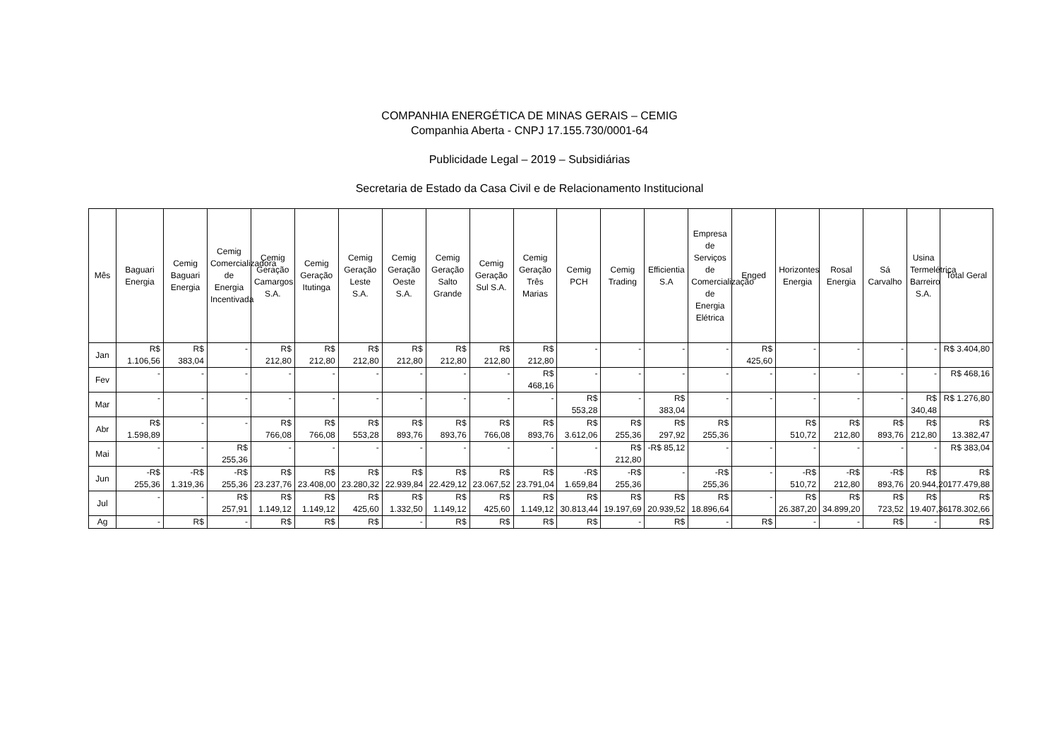COMPANHIA ENERGÉTICA DE MINAS GERAIS – CEMIG
Companhia Aberta - CNPJ 17.155.730/0001-64
Publicidade Legal – 2019 – Subsidiárias
Secretaria de Estado da Casa Civil e de Relacionamento Institucional
| Mês | Baguari Energia | Cemig Baguari Energia | Cemig Comercializadora de Energia Incentivada | Cemig Geração Camargos S.A. | Cemig Geração Itutinga | Cemig Geração Leste S.A. | Cemig Geração Oeste S.A. | Cemig Geração Salto Grande | Cemig Geração Sul S.A. | Cemig Geração Três Marias | Cemig PCH | Cemig Trading | Efficientia S.A | Empresa de Serviços de Comercialização de Energia Elétrica | Enged | Horizontes Energia | Rosal Energia | Sá Carvalho | Usina Termelétrica Barreiro S.A. | Total Geral |
| --- | --- | --- | --- | --- | --- | --- | --- | --- | --- | --- | --- | --- | --- | --- | --- | --- | --- | --- | --- | --- |
| Jan | R$ 1.106,56 | R$ 383,04 | - | R$ 212,80 | R$ 212,80 | R$ 212,80 | R$ 212,80 | R$ 212,80 | R$ 212,80 | R$ 212,80 | - | - | - | - | R$ 425,60 | - | - | - | - | R$ 3.404,80 |
| Fev | - | - | - | - | - | - | - | - | - | R$ 468,16 | - | - | - | - | - | - | - | - | - | R$ 468,16 |
| Mar | - | - | - | - | - | - | - | - | - | - | R$ 553,28 | - | R$ 383,04 | - | - | - | - | - | R$ 340,48 | R$ 1.276,80 |
| Abr | R$ 1.598,89 | - | - | R$ 766,08 | R$ 766,08 | R$ 553,28 | R$ 893,76 | R$ 893,76 | R$ 766,08 | R$ 893,76 | R$ 3.612,06 | R$ 255,36 | R$ 297,92 | R$ 255,36 | | R$ 510,72 | R$ 212,80 | R$ 893,76 | R$ 212,80 | R$ 13.382,47 |
| Mai | - | - | R$ 255,36 | - | - | - | - | - | - | - | - | R$ 212,80 | -R$ 85,12 | - | - | - | - | - | - | R$ 383,04 |
| Jun | -R$ 255,36 | -R$ 1.319,36 | -R$ 255,36 | R$ 23.237,76 | R$ 23.408,00 | R$ 23.280,32 | R$ 22.939,84 | R$ 22.429,12 | R$ 23.067,52 | R$ 23.791,04 | -R$ 1.659,84 | -R$ 255,36 | - | -R$ 255,36 | - | -R$ 510,72 | -R$ 212,80 | -R$ 893,76 | R$ 20.944,20 | R$ 177.479,88 |
| Jul | - | - | R$ 257,91 | R$ 1.149,12 | R$ 1.149,12 | R$ 425,60 | R$ 1.332,50 | R$ 1.149,12 | R$ 425,60 | R$ 1.149,12 | R$ 30.813,44 | R$ 19.197,69 | R$ 20.939,52 | R$ 18.896,64 | - | R$ 26.387,20 | R$ 34.899,20 | R$ 723,52 | R$ 19.407,36 | R$ 178.302,66 |
| Ag | - | R$ | - | R$ | R$ | R$ | - | R$ | R$ | R$ | R$ | - | R$ | - | R$ | - | - | R$ | - | R$ |